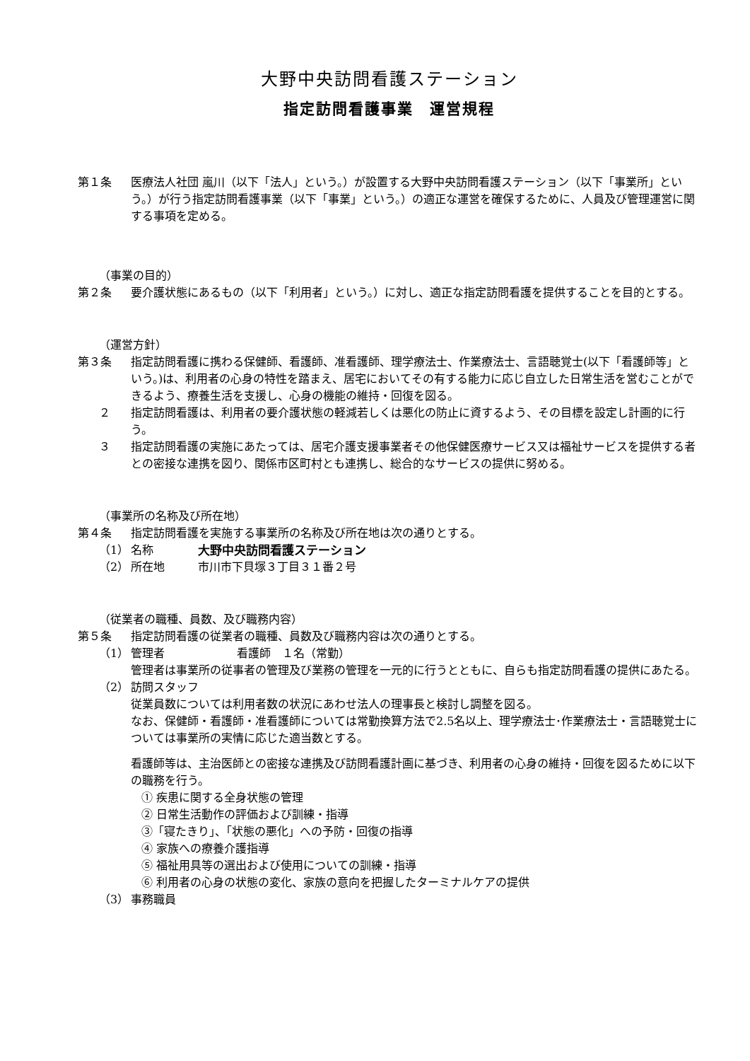大野中央訪問看護ステーション
指定訪問看護事業　運営規程
第１条 医療法人社団 嵐川（以下「法人」という。）が設置する大野中央訪問看護ステーション（以下「事業所」という。）が行う指定訪問看護事業（以下「事業」という。）の適正な運営を確保するために、人員及び管理運営に関する事項を定める。
（事業の目的）
第２条 要介護状態にあるもの（以下「利用者」という。）に対し、適正な指定訪問看護を提供することを目的とする。
（運営方針）
第３条 指定訪問看護に携わる保健師、看護師、准看護師、理学療法士、作業療法士、言語聴覚士(以下「看護師等」という。)は、利用者の心身の特性を踏まえ、居宅においてその有する能力に応じ自立した日常生活を営むことができるよう、療養生活を支援し、心身の機能の維持・回復を図る。
２ 指定訪問看護は、利用者の要介護状態の軽減若しくは悪化の防止に資するよう、その目標を設定し計画的に行う。
３ 指定訪問看護の実施にあたっては、居宅介護支援事業者その他保健医療サービス又は福祉サービスを提供する者との密接な連携を図り、関係市区町村とも連携し、総合的なサービスの提供に努める。
（事業所の名称及び所在地）
第４条 指定訪問看護を実施する事業所の名称及び所在地は次の通りとする。
（1） 名称 大野中央訪問看護ステーション
（2） 所在地 市川市下貝塚３丁目３１番２号
（従業者の職種、員数、及び職務内容）
第５条 指定訪問看護の従業者の職種、員数及び職務内容は次の通りとする。
（1） 管理者 看護師　１名（常勤）
管理者は事業所の従事者の管理及び業務の管理を一元的に行うとともに、自らも指定訪問看護の提供にあたる。
（2） 訪問スタッフ
従業員数については利用者数の状況にあわせ法人の理事長と検討し調整を図る。
なお、保健師・看護師・准看護師については常勤換算方法で2.5名以上、理学療法士･作業療法士・言語聴覚士については事業所の実情に応じた適当数とする。
看護師等は、主治医師との密接な連携及び訪問看護計画に基づき、利用者の心身の維持・回復を図るために以下の職務を行う。
① 疾患に関する全身状態の管理
② 日常生活動作の評価および訓練・指導
③「寝たきり」、「状態の悪化」への予防・回復の指導
④ 家族への療養介護指導
⑤ 福祉用具等の選出および使用についての訓練・指導
⑥ 利用者の心身の状態の変化、家族の意向を把握したターミナルケアの提供
（3） 事務職員